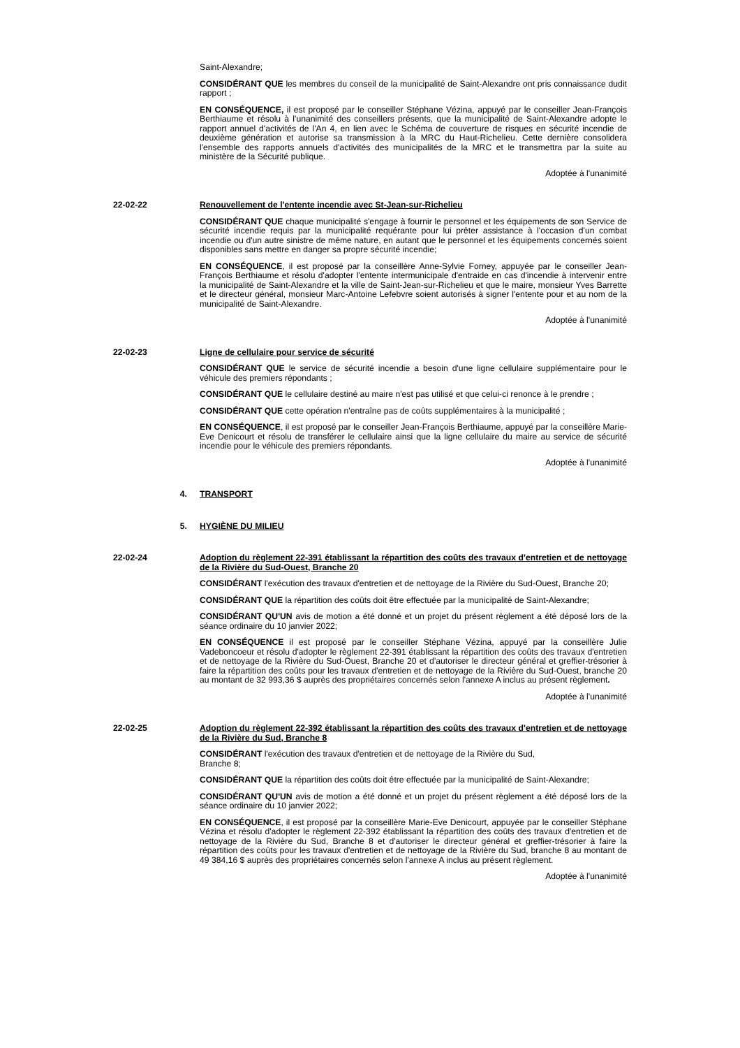Saint-Alexandre;
CONSIDÉRANT QUE les membres du conseil de la municipalité de Saint-Alexandre ont pris connaissance dudit rapport ;
EN CONSÉQUENCE, il est proposé par le conseiller Stéphane Vézina, appuyé par le conseiller Jean-François Berthiaume et résolu à l'unanimité des conseillers présents, que la municipalité de Saint-Alexandre adopte le rapport annuel d'activités de l'An 4, en lien avec le Schéma de couverture de risques en sécurité incendie de deuxième génération et autorise sa transmission à la MRC du Haut-Richelieu. Cette dernière consolidera l'ensemble des rapports annuels d'activités des municipalités de la MRC et le transmettra par la suite au ministère de la Sécurité publique.
Adoptée à l'unanimité
22-02-22 Renouvellement de l'entente incendie avec St-Jean-sur-Richelieu
CONSIDÉRANT QUE chaque municipalité s'engage à fournir le personnel et les équipements de son Service de sécurité incendie requis par la municipalité requérante pour lui prêter assistance à l'occasion d'un combat incendie ou d'un autre sinistre de même nature, en autant que le personnel et les équipements concernés soient disponibles sans mettre en danger sa propre sécurité incendie;
EN CONSÉQUENCE, il est proposé par la conseillère Anne-Sylvie Forney, appuyée par le conseiller Jean-François Berthiaume et résolu d'adopter l'entente intermunicipale d'entraide en cas d'incendie à intervenir entre la municipalité de Saint-Alexandre et la ville de Saint-Jean-sur-Richelieu et que le maire, monsieur Yves Barrette et le directeur général, monsieur Marc-Antoine Lefebvre soient autorisés à signer l'entente pour et au nom de la municipalité de Saint-Alexandre.
Adoptée à l'unanimité
22-02-23 Ligne de cellulaire pour service de sécurité
CONSIDÉRANT QUE le service de sécurité incendie a besoin d'une ligne cellulaire supplémentaire pour le véhicule des premiers répondants ;
CONSIDÉRANT QUE le cellulaire destiné au maire n'est pas utilisé et que celui-ci renonce à le prendre ;
CONSIDÉRANT QUE cette opération n'entraîne pas de coûts supplémentaires à la municipalité ;
EN CONSÉQUENCE, il est proposé par le conseiller Jean-François Berthiaume, appuyé par la conseillère Marie-Eve Denicourt et résolu de transférer le cellulaire ainsi que la ligne cellulaire du maire au service de sécurité incendie pour le véhicule des premiers répondants.
Adoptée à l'unanimité
4. TRANSPORT
5. HYGIÈNE DU MILIEU
22-02-24 Adoption du règlement 22-391 établissant la répartition des coûts des travaux d'entretien et de nettoyage de la Rivière du Sud-Ouest, Branche 20
CONSIDÉRANT l'exécution des travaux d'entretien et de nettoyage de la Rivière du Sud-Ouest, Branche 20;
CONSIDÉRANT QUE la répartition des coûts doit être effectuée par la municipalité de Saint-Alexandre;
CONSIDÉRANT QU'UN avis de motion a été donné et un projet du présent règlement a été déposé lors de la séance ordinaire du 10 janvier 2022;
EN CONSÉQUENCE il est proposé par le conseiller Stéphane Vézina, appuyé par la conseillère Julie Vadeboncoeur et résolu d'adopter le règlement 22-391 établissant la répartition des coûts des travaux d'entretien et de nettoyage de la Rivière du Sud-Ouest, Branche 20 et d'autoriser le directeur général et greffier-trésorier à faire la répartition des coûts pour les travaux d'entretien et de nettoyage de la Rivière du Sud-Ouest, branche 20 au montant de 32 993,36 $ auprès des propriétaires concernés selon l'annexe A inclus au présent règlement.
Adoptée à l'unanimité
22-02-25 Adoption du règlement 22-392 établissant la répartition des coûts des travaux d'entretien et de nettoyage de la Rivière du Sud, Branche 8
CONSIDÉRANT l'exécution des travaux d'entretien et de nettoyage de la Rivière du Sud,
Branche 8;
CONSIDÉRANT QUE la répartition des coûts doit être effectuée par la municipalité de Saint-Alexandre;
CONSIDÉRANT QU'UN avis de motion a été donné et un projet du présent règlement a été déposé lors de la séance ordinaire du 10 janvier 2022;
EN CONSÉQUENCE, il est proposé par la conseillère Marie-Eve Denicourt, appuyée par le conseiller Stéphane Vézina et résolu d'adopter le règlement 22-392 établissant la répartition des coûts des travaux d'entretien et de nettoyage de la Rivière du Sud, Branche 8 et d'autoriser le directeur général et greffier-trésorier à faire la répartition des coûts pour les travaux d'entretien et de nettoyage de la Rivière du Sud, branche 8 au montant de 49 384,16 $ auprès des propriétaires concernés selon l'annexe A inclus au présent règlement.
Adoptée à l'unanimité